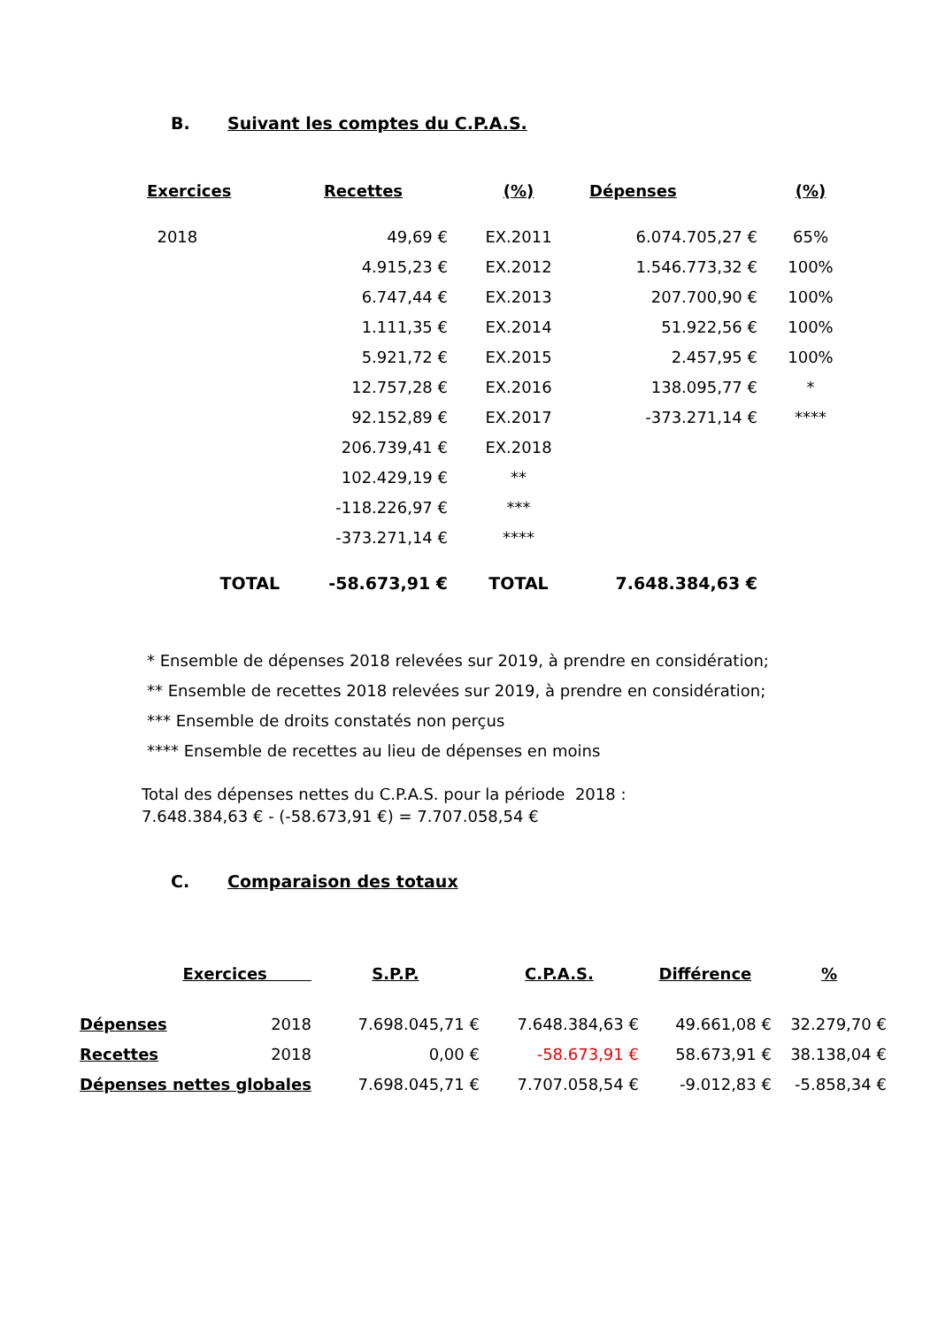B. Suivant les comptes du C.P.A.S.
| Exercices | Recettes | (%) | Dépenses | (%) |
| --- | --- | --- | --- | --- |
| 2018 | 49,69 € | EX.2011 | 6.074.705,27 € | 65% |
| | 4.915,23 € | EX.2012 | 1.546.773,32 € | 100% |
| | 6.747,44 € | EX.2013 | 207.700,90 € | 100% |
| | 1.111,35 € | EX.2014 | 51.922,56 € | 100% |
| | 5.921,72 € | EX.2015 | 2.457,95 € | 100% |
| | 12.757,28 € | EX.2016 | 138.095,77 € | * |
| | 92.152,89 € | EX.2017 | -373.271,14 € | **** |
| | 206.739,41 € | EX.2018 | | |
| | 102.429,19 € | ** | | |
| | -118.226,97 € | *** | | |
| | -373.271,14 € | **** | | |
| TOTAL | -58.673,91 € | TOTAL | 7.648.384,63 € | |
* Ensemble de dépenses 2018 relevées sur 2019, à prendre en considération;
** Ensemble de recettes 2018 relevées sur 2019, à prendre en considération;
*** Ensemble de droits constatés non perçus
**** Ensemble de recettes au lieu de dépenses en moins
Total des dépenses nettes du C.P.A.S. pour la période 2018 :
7.648.384,63 € - (-58.673,91 €) = 7.707.058,54 €
C. Comparaison des totaux
| Exercices | | S.P.P. | C.P.A.S. | Différence | % |
| --- | --- | --- | --- | --- | --- |
| Dépenses | 2018 | 7.698.045,71 € | 7.648.384,63 € | 49.661,08 € | 32.279,70 € |
| Recettes | 2018 | 0,00 € | -58.673,91 € | 58.673,91 € | 38.138,04 € |
| Dépenses nettes globales | | 7.698.045,71 € | 7.707.058,54 € | -9.012,83 € | -5.858,34 € |